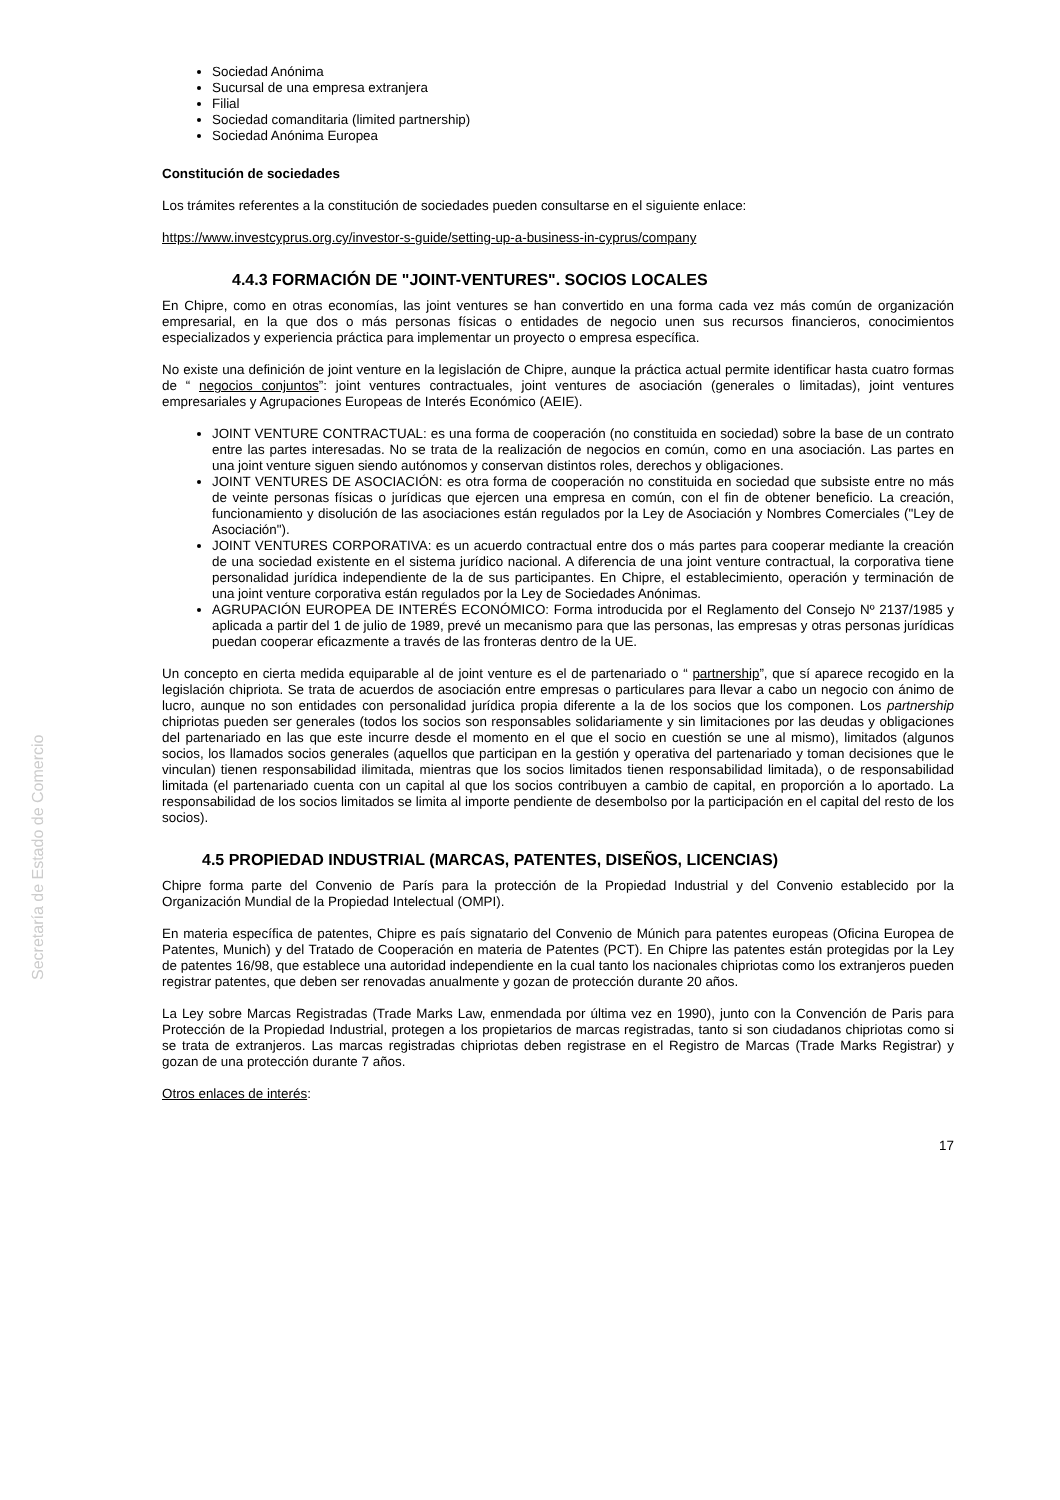Secretaría de Estado de Comercio
Sociedad Anónima
Sucursal de una empresa extranjera
Filial
Sociedad comanditaria (limited partnership)
Sociedad Anónima Europea
Constitución de sociedades
Los trámites referentes a la constitución de sociedades pueden consultarse en el siguiente enlace:
https://www.investcyprus.org.cy/investor-s-guide/setting-up-a-business-in-cyprus/company
4.4.3 FORMACIÓN DE "JOINT-VENTURES". SOCIOS LOCALES
En Chipre, como en otras economías, las joint ventures se han convertido en una forma cada vez más común de organización empresarial, en la que dos o más personas físicas o entidades de negocio unen sus recursos financieros, conocimientos especializados y experiencia práctica para implementar un proyecto o empresa específica.
No existe una definición de joint venture en la legislación de Chipre, aunque la práctica actual permite identificar hasta cuatro formas de “ negocios conjuntos”: joint ventures contractuales, joint ventures de asociación (generales o limitadas), joint ventures empresariales y Agrupaciones Europeas de Interés Económico (AEIE).
JOINT VENTURE CONTRACTUAL: es una forma de cooperación (no constituida en sociedad) sobre la base de un contrato entre las partes interesadas. No se trata de la realización de negocios en común, como en una asociación. Las partes en una joint venture siguen siendo autónomos y conservan distintos roles, derechos y obligaciones.
JOINT VENTURES DE ASOCIACIÓN: es otra forma de cooperación no constituida en sociedad que subsiste entre no más de veinte personas físicas o jurídicas que ejercen una empresa en común, con el fin de obtener beneficio. La creación, funcionamiento y disolución de las asociaciones están regulados por la Ley de Asociación y Nombres Comerciales ("Ley de Asociación").
JOINT VENTURES CORPORATIVA: es un acuerdo contractual entre dos o más partes para cooperar mediante la creación de una sociedad existente en el sistema jurídico nacional. A diferencia de una joint venture contractual, la corporativa tiene personalidad jurídica independiente de la de sus participantes. En Chipre, el establecimiento, operación y terminación de una joint venture corporativa están regulados por la Ley de Sociedades Anónimas.
AGRUPACIÓN EUROPEA DE INTERÉS ECONÓMICO: Forma introducida por el Reglamento del Consejo Nº 2137/1985 y aplicada a partir del 1 de julio de 1989, prevé un mecanismo para que las personas, las empresas y otras personas jurídicas puedan cooperar eficazmente a través de las fronteras dentro de la UE.
Un concepto en cierta medida equiparable al de joint venture es el de partenariado o “ partnership”, que sí aparece recogido en la legislación chipriota. Se trata de acuerdos de asociación entre empresas o particulares para llevar a cabo un negocio con ánimo de lucro, aunque no son entidades con personalidad jurídica propia diferente a la de los socios que los componen. Los partnership chipriotas pueden ser generales (todos los socios son responsables solidariamente y sin limitaciones por las deudas y obligaciones del partenariado en las que este incurre desde el momento en el que el socio en cuestión se une al mismo), limitados (algunos socios, los llamados socios generales (aquellos que participan en la gestión y operativa del partenariado y toman decisiones que le vinculan) tienen responsabilidad ilimitada, mientras que los socios limitados tienen responsabilidad limitada), o de responsabilidad limitada (el partenariado cuenta con un capital al que los socios contribuyen a cambio de capital, en proporción a lo aportado. La responsabilidad de los socios limitados se limita al importe pendiente de desembolso por la participación en el capital del resto de los socios).
4.5 PROPIEDAD INDUSTRIAL (MARCAS, PATENTES, DISEÑOS, LICENCIAS)
Chipre forma parte del Convenio de París para la protección de la Propiedad Industrial y del Convenio establecido por la Organización Mundial de la Propiedad Intelectual (OMPI).
En materia específica de patentes, Chipre es país signatario del Convenio de Múnich para patentes europeas (Oficina Europea de Patentes, Munich) y del Tratado de Cooperación en materia de Patentes (PCT). En Chipre las patentes están protegidas por la Ley de patentes 16/98, que establece una autoridad independiente en la cual tanto los nacionales chipriotas como los extranjeros pueden registrar patentes, que deben ser renovadas anualmente y gozan de protección durante 20 años.
La Ley sobre Marcas Registradas (Trade Marks Law, enmendada por última vez en 1990), junto con la Convención de Paris para Protección de la Propiedad Industrial, protegen a los propietarios de marcas registradas, tanto si son ciudadanos chipriotas como si se trata de extranjeros. Las marcas registradas chipriotas deben registrase en el Registro de Marcas (Trade Marks Registrar) y gozan de una protección durante 7 años.
Otros enlaces de interés:
17